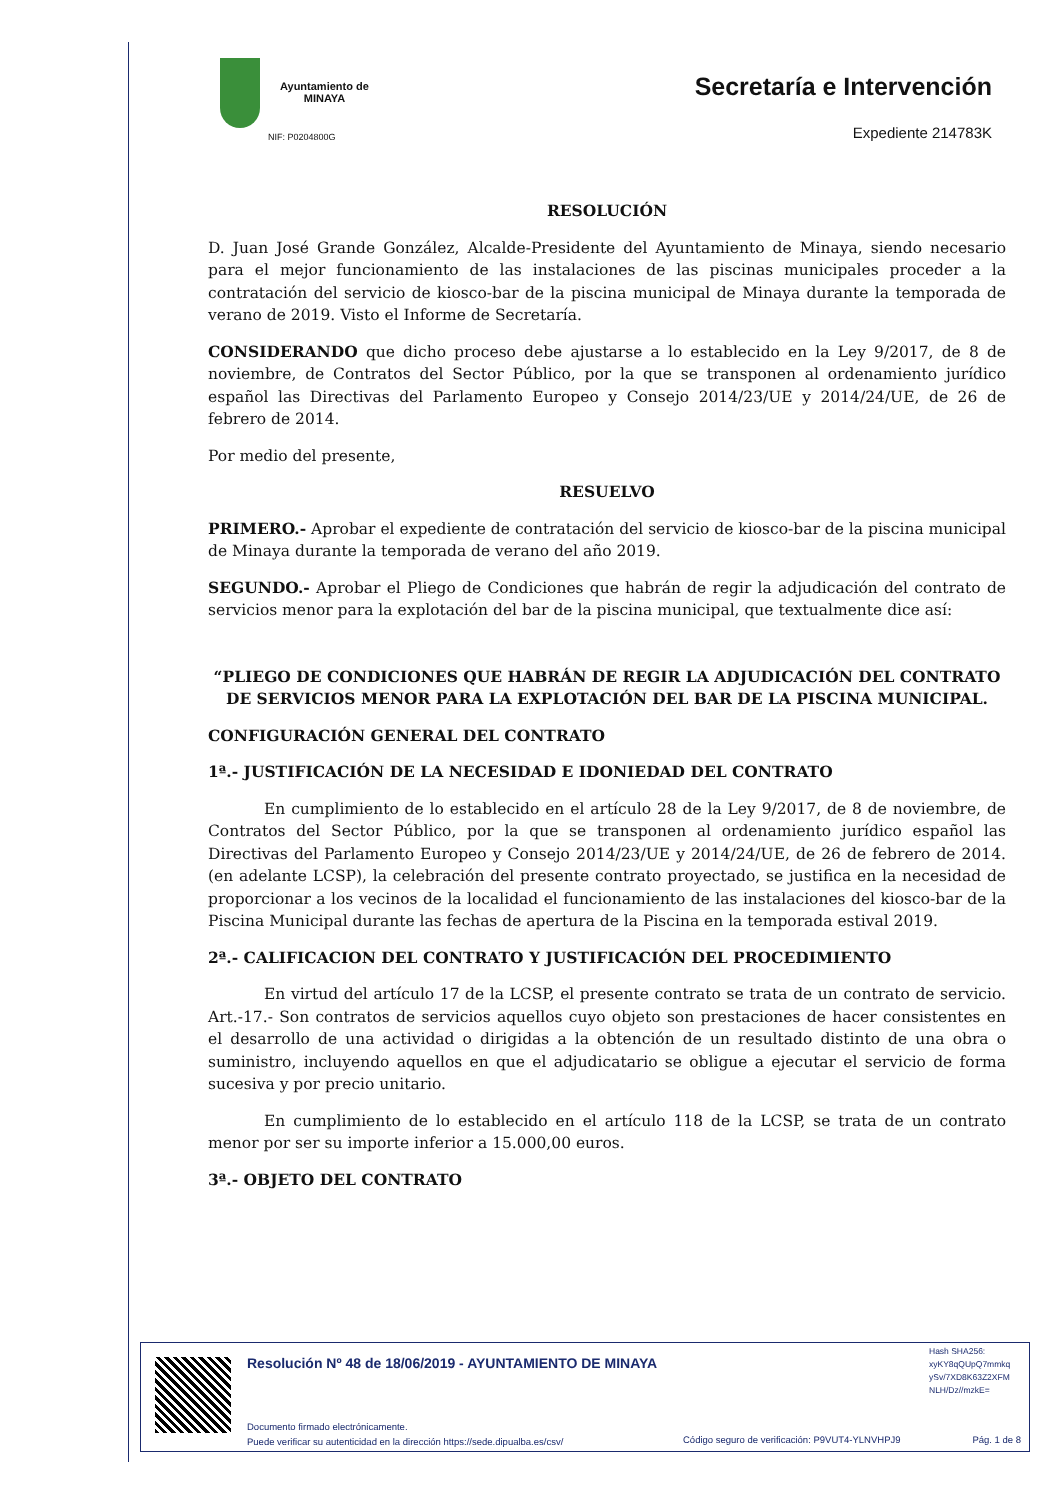Ayuntamiento de
MINAYA
NIF: P0204800G
Secretaría e Intervención
Expediente 214783K
RESOLUCIÓN
D. Juan José Grande González, Alcalde-Presidente del Ayuntamiento de Minaya, siendo necesario para el mejor funcionamiento de las instalaciones de las piscinas municipales proceder a la contratación del servicio de kiosco-bar de la piscina municipal de Minaya durante la temporada de verano de 2019. Visto el Informe de Secretaría.
CONSIDERANDO que dicho proceso debe ajustarse a lo establecido en la Ley 9/2017, de 8 de noviembre, de Contratos del Sector Público, por la que se transponen al ordenamiento jurídico español las Directivas del Parlamento Europeo y Consejo 2014/23/UE y 2014/24/UE, de 26 de febrero de 2014.
Por medio del presente,
RESUELVO
PRIMERO.- Aprobar el expediente de contratación del servicio de kiosco-bar de la piscina municipal de Minaya durante la temporada de verano del año 2019.
SEGUNDO.- Aprobar el Pliego de Condiciones que habrán de regir la adjudicación del contrato de servicios menor para la explotación del bar de la piscina municipal, que textualmente dice así:
“PLIEGO DE CONDICIONES QUE HABRÁN DE REGIR LA ADJUDICACIÓN DEL CONTRATO DE SERVICIOS MENOR PARA LA EXPLOTACIÓN DEL BAR DE LA PISCINA MUNICIPAL.
CONFIGURACIÓN GENERAL DEL CONTRATO
1ª.- JUSTIFICACIÓN DE LA NECESIDAD E IDONIEDAD DEL CONTRATO
En cumplimiento de lo establecido en el artículo 28 de la Ley 9/2017, de 8 de noviembre, de Contratos del Sector Público, por la que se transponen al ordenamiento jurídico español las Directivas del Parlamento Europeo y Consejo 2014/23/UE y 2014/24/UE, de 26 de febrero de 2014. (en adelante LCSP), la celebración del presente contrato proyectado, se justifica en la necesidad de proporcionar a los vecinos de la localidad el funcionamiento de las instalaciones del kiosco-bar de la Piscina Municipal durante las fechas de apertura de la Piscina en la temporada estival 2019.
2ª.- CALIFICACION DEL CONTRATO Y JUSTIFICACIÓN DEL PROCEDIMIENTO
En virtud del artículo 17 de la LCSP, el presente contrato se trata de un contrato de servicio. Art.-17.- Son contratos de servicios aquellos cuyo objeto son prestaciones de hacer consistentes en el desarrollo de una actividad o dirigidas a la obtención de un resultado distinto de una obra o suministro, incluyendo aquellos en que el adjudicatario se obligue a ejecutar el servicio de forma sucesiva y por precio unitario.
En cumplimiento de lo establecido en el artículo 118 de la LCSP, se trata de un contrato menor por ser su importe inferior a 15.000,00 euros.
3ª.- OBJETO DEL CONTRATO
Resolución Nº 48 de 18/06/2019 - AYUNTAMIENTO DE MINAYA
Hash SHA256:
xyKY8qQUpQ7mmkq
ySv/7XD8K63Z2XFM
NLH/Dz//mzkE=
Documento firmado electrónicamente.
Puede verificar su autenticidad en la dirección https://sede.dipualba.es/csv/
Código seguro de verificación: P9VUT4-YLNVHPJ9
Pág. 1 de 8